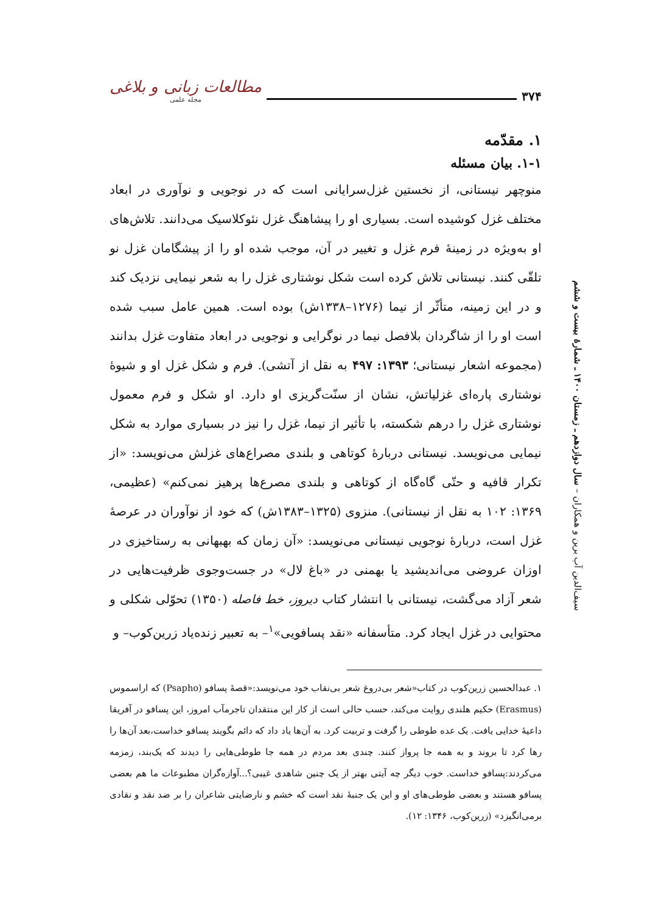۳۷۴ مطالعات زبانی و بلاغی
مجله علمی
سیف‌الدین آب‌ برین و همکاران – سال دوازدهم ـ زمستان ۱۴۰۰ ـ شمارهٔ بیست و ششم
۱. مقدّمه
۱-۱. بیان مسئله
منوچهر نیستانی، از نخستین غزل‌سرایانی است که در نوجویی و نوآوری در ابعاد مختلف غزل کوشیده است. بسیاری او را پیشاهنگ غزل نئوکلاسیک می‌دانند. تلاش‌های او به‌ویژه در زمینهٔ فرم غزل و تغییر در آن، موجب شده او را از پیشگامان غزل نو تلقّی کنند. نیستانی تلاش کرده است شکل نوشتاری غزل را به شعر نیمایی نزدیک کند و در این زمینه، متأثّر از نیما (۱۲۷۶–۱۳۳۸ش) بوده است. همین عامل سبب شده است او را از شاگردان بلافصل نیما در نوگرایی و نوجویی در ابعاد متفاوت غزل بدانند (مجموعه اشعار نیستانی؛ ۱۳۹۳: ۴۹۷ به نقل از آتشی). فرم و شکل غزل او و شیوهٔ نوشتاری پاره‌ای غزلیاتش، نشان از سنّت‌گریزی او دارد. او شکل و فرم معمول نوشتاری غزل را درهم شکسته، با تأثیر از نیما، غزل را نیز در بسیاری موارد به شکل نیمایی می‌نویسد. نیستانی دربارهٔ کوتاهی و بلندی مصراع‌های غزلش می‌نویسد: «از تکرار قافیه و حتّی گاه‌گاه از کوتاهی و بلندی مصرع‌ها پرهیز نمی‌کنم» (عظیمی، ۱۳۶۹: ۱۰۲ به نقل از نیستانی). منزوی (۱۳۲۵–۱۳۸۳ش) که خود از نوآوران در عرصهٔ غزل است، دربارهٔ نوجویی نیستانی می‌نویسد: «آن زمان که بهبهانی به رستاخیزی در اوزان عروضی می‌اندیشید یا بهمنی در «باغ لال» در جست‌وجوی ظرفیت‌هایی در شعر آزاد می‌گشت، نیستانی با انتشار کتاب دیروز، خط فاصله (۱۳۵۰) تحوّلی شکلی و محتوایی در غزل ایجاد کرد. متأسفانه «نقد پسافویی»<sup>۱</sup>– به تعبیر زنده‌یاد زرین‌کوب– و
۱. عبدالحسین زرین‌کوب در کتاب«شعر بی‌دروغ شعر بی‌نقاب خود می‌نویسد:«قصهٔ پسافو (Psapho) که اراسموس (Erasmus) حکیم هلندی روایت می‌کند، حسب حالی است از کار این منتقدان تاجرمآب امروز، این پسافو در آفریقا داعیهٔ خدایی یافت. یک عده طوطی را گرفت و تربیت کرد. به آن‌ها یاد داد که دائم بگویند پسافو خداست،بعد آن‌ها را رها کرد تا بروند و به همه جا پرواز کنند. چندی بعد مردم در همه جا طوطی‌هایی را دیدند که یک‌بند، زمزمه می‌کردند:پسافو خداست. خوب دیگر چه آیتی بهتر از یک چنین شاهدی غیبی؟...آوازه‌گران مطبوعات ما هم بعضی پسافو هستند و بعضی طوطی‌های او و این یک جنبهٔ نقد است که خشم و نارضایتی شاعران را بر ضد نقد و نقادی برمی‌انگیزد» (زرین‌کوب، ۱۳۴۶: ۱۲).